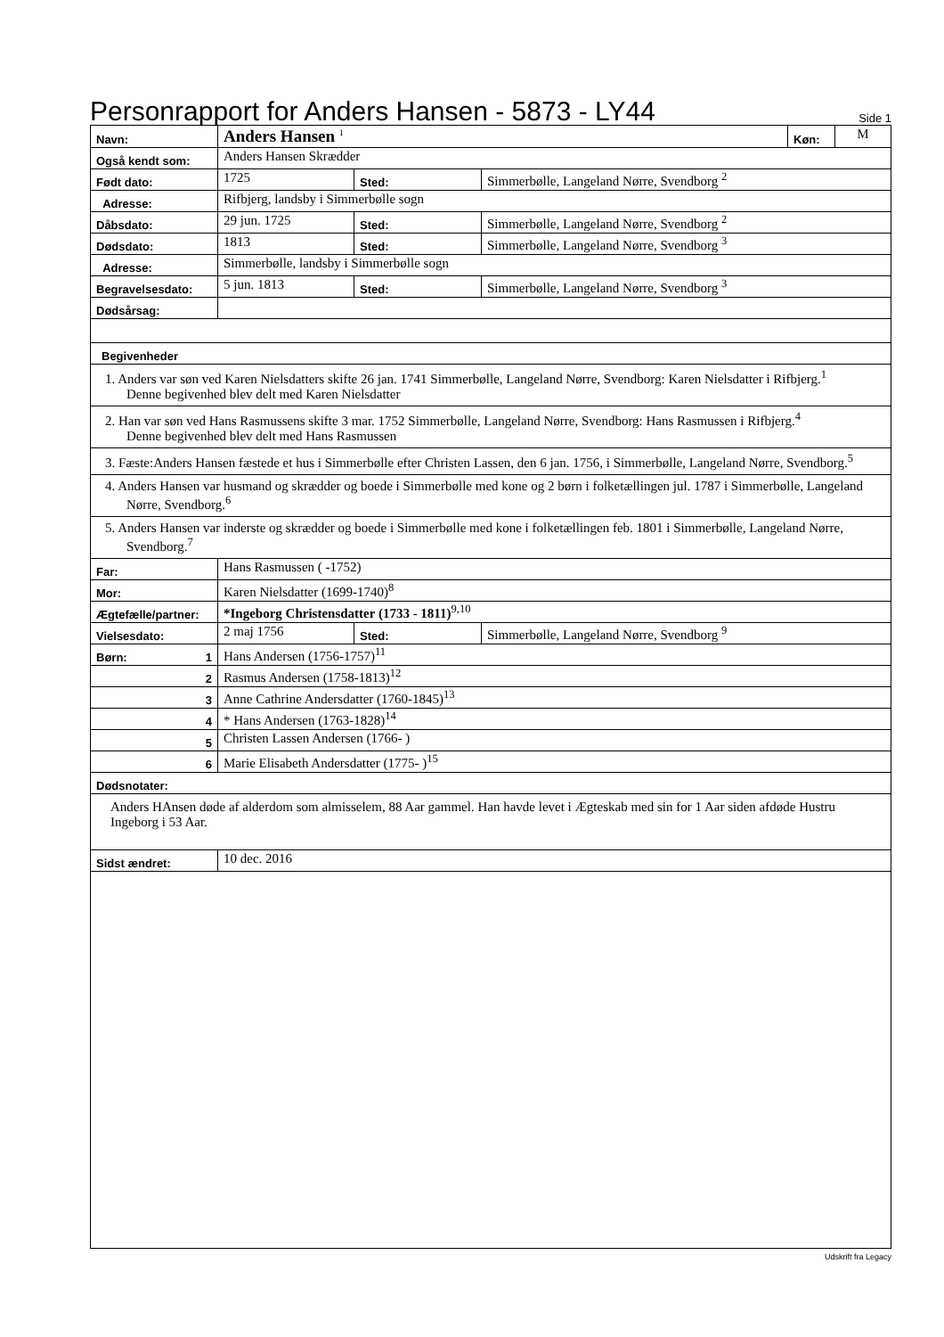Personrapport for Anders Hansen - 5873 - LY44
Side 1
| Navn: | Anders Hansen <sup>1</sup> | | | Køn: | M |
| Også kendt som: | Anders Hansen Skrædder | | | | |
| Født dato: | 1725 | Sted: | Simmerbølle, Langeland Nørre, Svendborg <sup>2</sup> | | |
| Adresse: | Rifbjerg, landsby i Simmerbølle sogn | | | | |
| Dåbsdato: | 29 jun. 1725 | Sted: | Simmerbølle, Langeland Nørre, Svendborg <sup>2</sup> | | |
| Dødsdato: | 1813 | Sted: | Simmerbølle, Langeland Nørre, Svendborg <sup>3</sup> | | |
| Adresse: | Simmerbølle, landsby i Simmerbølle sogn | | | | |
| Begravelsesdato: | 5 jun. 1813 | Sted: | Simmerbølle, Langeland Nørre, Svendborg <sup>3</sup> | | |
| Dødsårsag: | | | | | |
| Begivenheder | | | | | |
| 1. Anders var søn ved Karen Nielsdatters skifte 26 jan. 1741 Simmerbølle, Langeland Nørre, Svendborg: Karen Nielsdatter i Rifbjerg.<sup>1</sup> Denne begivenhed blev delt med Karen Nielsdatter | | | | | |
| 2. Han var søn ved Hans Rasmussens skifte 3 mar. 1752 Simmerbølle, Langeland Nørre, Svendborg: Hans Rasmussen i Rifbjerg.<sup>4</sup> Denne begivenhed blev delt med Hans Rasmussen | | | | | |
| 3. Fæste:Anders Hansen fæstede et hus i Simmerbølle efter Christen Lassen, den 6 jan. 1756, i Simmerbølle, Langeland Nørre, Svendborg.<sup>5</sup> | | | | | |
| 4. Anders Hansen var husmand og skrædder og boede i Simmerbølle med kone og 2 børn i folketællingen jul. 1787 i Simmerbølle, Langeland Nørre, Svendborg.<sup>6</sup> | | | | | |
| 5. Anders Hansen var inderste og skrædder og boede i Simmerbølle med kone i folketællingen feb. 1801 i Simmerbølle, Langeland Nørre, Svendborg.<sup>7</sup> | | | | | |
| Far: | Hans Rasmussen ( -1752) | | | | |
| Mor: | Karen Nielsdatter (1699-1740)<sup>8</sup> | | | | |
| Ægtefælle/partner: | *Ingeborg Christensdatter (1733 - 1811)<sup>9,10</sup> | | | | |
| Vielsesdato: | 2 maj 1756 | Sted: | Simmerbølle, Langeland Nørre, Svendborg <sup>9</sup> | | |
| Børn: 1 | Hans Andersen (1756-1757)<sup>11</sup> | | | | |
| 2 | Rasmus Andersen (1758-1813)<sup>12</sup> | | | | |
| 3 | Anne Cathrine Andersdatter (1760-1845)<sup>13</sup> | | | | |
| 4 | * Hans Andersen (1763-1828)<sup>14</sup> | | | | |
| 5 | Christen Lassen Andersen (1766- ) | | | | |
| 6 | Marie Elisabeth Andersdatter (1775- )<sup>15</sup> | | | | |
| Dødsnotater: | | | | | |
| Anders HAnsen døde af alderdom som almisselem, 88 Aar gammel. Han havde levet i Ægteskab med sin for 1 Aar siden afdøde Hustru Ingeborg i 53 Aar. | | | | | |
| Sidst ændret: | 10 dec. 2016 | | | | |
Udskrift fra Legacy